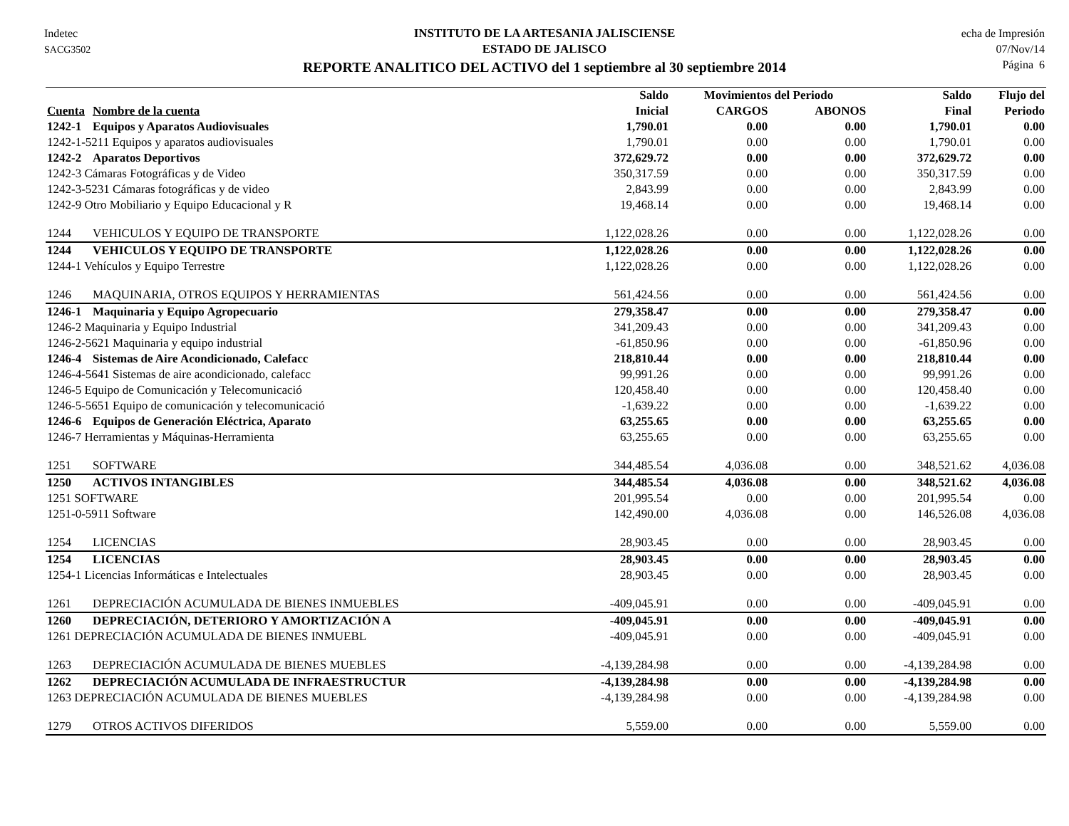Indetec
SACG3502
INSTITUTO DE LA ARTESANIA JALISCIENSE
ESTADO DE JALISCO
REPORTE ANALITICO DEL ACTIVO del 1 septiembre al 30 septiembre 2014
echa de Impresión
07/Nov/14
Página 6
| | | Saldo | Movimientos del Periodo | | Saldo | Flujo del |
| --- | --- | --- | --- | --- | --- | --- |
| Cuenta | Nombre de la cuenta | Inicial | CARGOS | ABONOS | Final | Periodo |
| 1242-1 | Equipos y Aparatos Audiovisuales | 1,790.01 | 0.00 | 0.00 | 1,790.01 | 0.00 |
| 1242-1-5211 Equipos y aparatos audiovisuales | | 1,790.01 | 0.00 | 0.00 | 1,790.01 | 0.00 |
| 1242-2 | Aparatos Deportivos | 372,629.72 | 0.00 | 0.00 | 372,629.72 | 0.00 |
| 1242-3 Cámaras Fotográficas y de Video | | 350,317.59 | 0.00 | 0.00 | 350,317.59 | 0.00 |
| 1242-3-5231 Cámaras fotográficas y de video | | 2,843.99 | 0.00 | 0.00 | 2,843.99 | 0.00 |
| 1242-9 Otro Mobiliario y Equipo Educacional y R | | 19,468.14 | 0.00 | 0.00 | 19,468.14 | 0.00 |
| 1244 | VEHICULOS Y EQUIPO DE TRANSPORTE | 1,122,028.26 | 0.00 | 0.00 | 1,122,028.26 | 0.00 |
| 1244 | VEHICULOS Y EQUIPO DE TRANSPORTE | 1,122,028.26 | 0.00 | 0.00 | 1,122,028.26 | 0.00 |
| 1244-1 Vehículos y Equipo Terrestre | | 1,122,028.26 | 0.00 | 0.00 | 1,122,028.26 | 0.00 |
| 1246 | MAQUINARIA, OTROS EQUIPOS Y HERRAMIENTAS | 561,424.56 | 0.00 | 0.00 | 561,424.56 | 0.00 |
| 1246-1 | Maquinaria y Equipo Agropecuario | 279,358.47 | 0.00 | 0.00 | 279,358.47 | 0.00 |
| 1246-2 Maquinaria y Equipo Industrial | | 341,209.43 | 0.00 | 0.00 | 341,209.43 | 0.00 |
| 1246-2-5621 Maquinaria y equipo industrial | | -61,850.96 | 0.00 | 0.00 | -61,850.96 | 0.00 |
| 1246-4 | Sistemas de Aire Acondicionado, Calefacc | 218,810.44 | 0.00 | 0.00 | 218,810.44 | 0.00 |
| 1246-4-5641 Sistemas de aire acondicionado, calefacc | | 99,991.26 | 0.00 | 0.00 | 99,991.26 | 0.00 |
| 1246-5 Equipo de Comunicación y Telecomunicació | | 120,458.40 | 0.00 | 0.00 | 120,458.40 | 0.00 |
| 1246-5-5651 Equipo de comunicación y telecomunicació | | -1,639.22 | 0.00 | 0.00 | -1,639.22 | 0.00 |
| 1246-6 | Equipos de Generación Eléctrica, Aparato | 63,255.65 | 0.00 | 0.00 | 63,255.65 | 0.00 |
| 1246-7 Herramientas y Máquinas-Herramienta | | 63,255.65 | 0.00 | 0.00 | 63,255.65 | 0.00 |
| 1251 | SOFTWARE | 344,485.54 | 4,036.08 | 0.00 | 348,521.62 | 4,036.08 |
| 1250 | ACTIVOS INTANGIBLES | 344,485.54 | 4,036.08 | 0.00 | 348,521.62 | 4,036.08 |
| 1251 SOFTWARE | | 201,995.54 | 0.00 | 0.00 | 201,995.54 | 0.00 |
| 1251-0-5911 Software | | 142,490.00 | 4,036.08 | 0.00 | 146,526.08 | 4,036.08 |
| 1254 | LICENCIAS | 28,903.45 | 0.00 | 0.00 | 28,903.45 | 0.00 |
| 1254 | LICENCIAS | 28,903.45 | 0.00 | 0.00 | 28,903.45 | 0.00 |
| 1254-1 Licencias Informáticas e Intelectuales | | 28,903.45 | 0.00 | 0.00 | 28,903.45 | 0.00 |
| 1261 | DEPRECIACIÓN ACUMULADA DE BIENES INMUEBLES | -409,045.91 | 0.00 | 0.00 | -409,045.91 | 0.00 |
| 1260 | DEPRECIACIÓN, DETERIORO Y AMORTIZACIÓN A | -409,045.91 | 0.00 | 0.00 | -409,045.91 | 0.00 |
| 1261 DEPRECIACIÓN ACUMULADA DE BIENES INMUEBL | | -409,045.91 | 0.00 | 0.00 | -409,045.91 | 0.00 |
| 1263 | DEPRECIACIÓN ACUMULADA DE BIENES MUEBLES | -4,139,284.98 | 0.00 | 0.00 | -4,139,284.98 | 0.00 |
| 1262 | DEPRECIACIÓN ACUMULADA DE INFRAESTRUCTUR | -4,139,284.98 | 0.00 | 0.00 | -4,139,284.98 | 0.00 |
| 1263 DEPRECIACIÓN ACUMULADA DE BIENES MUEBLES | | -4,139,284.98 | 0.00 | 0.00 | -4,139,284.98 | 0.00 |
| 1279 | OTROS ACTIVOS DIFERIDOS | 5,559.00 | 0.00 | 0.00 | 5,559.00 | 0.00 |